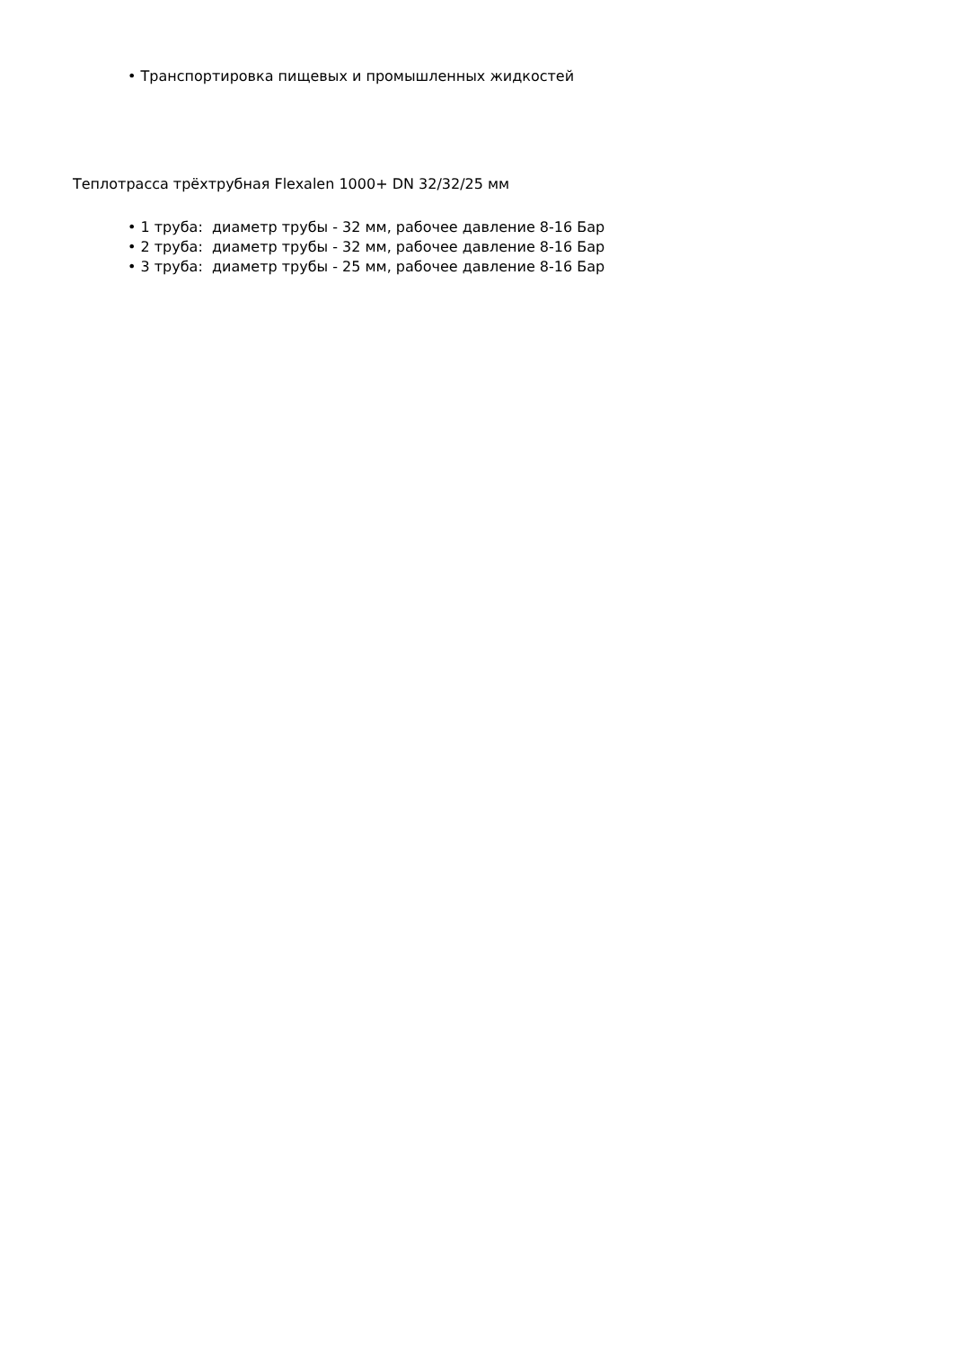• Транспортировка пищевых и промышленных жидкостей
Теплотрасса трёхтрубная Flexalen 1000+ DN 32/32/25 мм
• 1 труба: диаметр трубы - 32 мм, рабочее давление 8-16 Бар
• 2 труба: диаметр трубы - 32 мм, рабочее давление 8-16 Бар
• 3 труба: диаметр трубы - 25 мм, рабочее давление 8-16 Бар